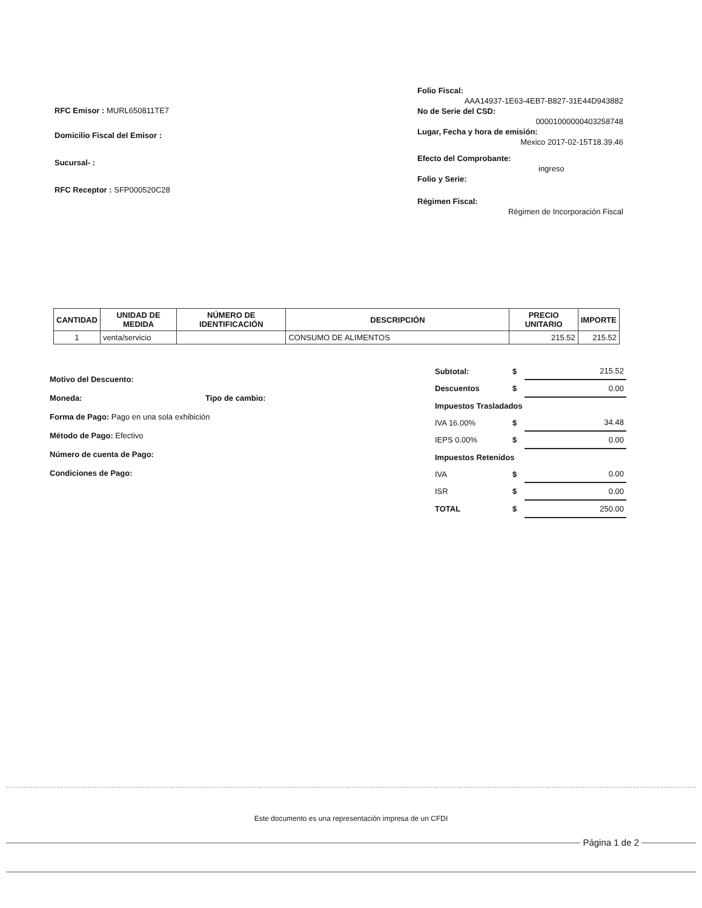RFC Emisor : MURL650811TE7
Domicilio Fiscal del Emisor :
Sucursal- :
RFC Receptor : SFP000520C28
Folio Fiscal:
AAA14937-1E63-4EB7-B827-31E44D943882
No de Serie del CSD:
00001000000403258748
Lugar, Fecha y hora de emisión:
Mexico 2017-02-15T18.39.46
Efecto del Comprobante:
ingreso
Folio y Serie:
Régimen Fiscal:
Régimen de Incorporación Fiscal
| CANTIDAD | UNIDAD DE MEDIDA | NÚMERO DE IDENTIFICACIÓN | DESCRIPCIÓN | PRECIO UNITARIO | IMPORTE |
| --- | --- | --- | --- | --- | --- |
| 1 | venta/servicio | | CONSUMO DE ALIMENTOS | 215.52 | 215.52 |
Motivo del Descuento:
Moneda: Tipo de cambio:
Forma de Pago: Pago en una sola exhibición
Método de Pago: Efectivo
Número de cuenta de Pago:
Condiciones de Pago:
| Subtotal: | $ | 215.52 |
| Descuentos | $ | 0.00 |
| Impuestos Trasladados | | |
| IVA 16.00% | $ | 34.48 |
| IEPS 0.00% | $ | 0.00 |
| Impuestos Retenidos | | |
| IVA | $ | 0.00 |
| ISR | $ | 0.00 |
| TOTAL | $ | 250.00 |
Este documento es una representación impresa de un CFDI
Página 1 de 2